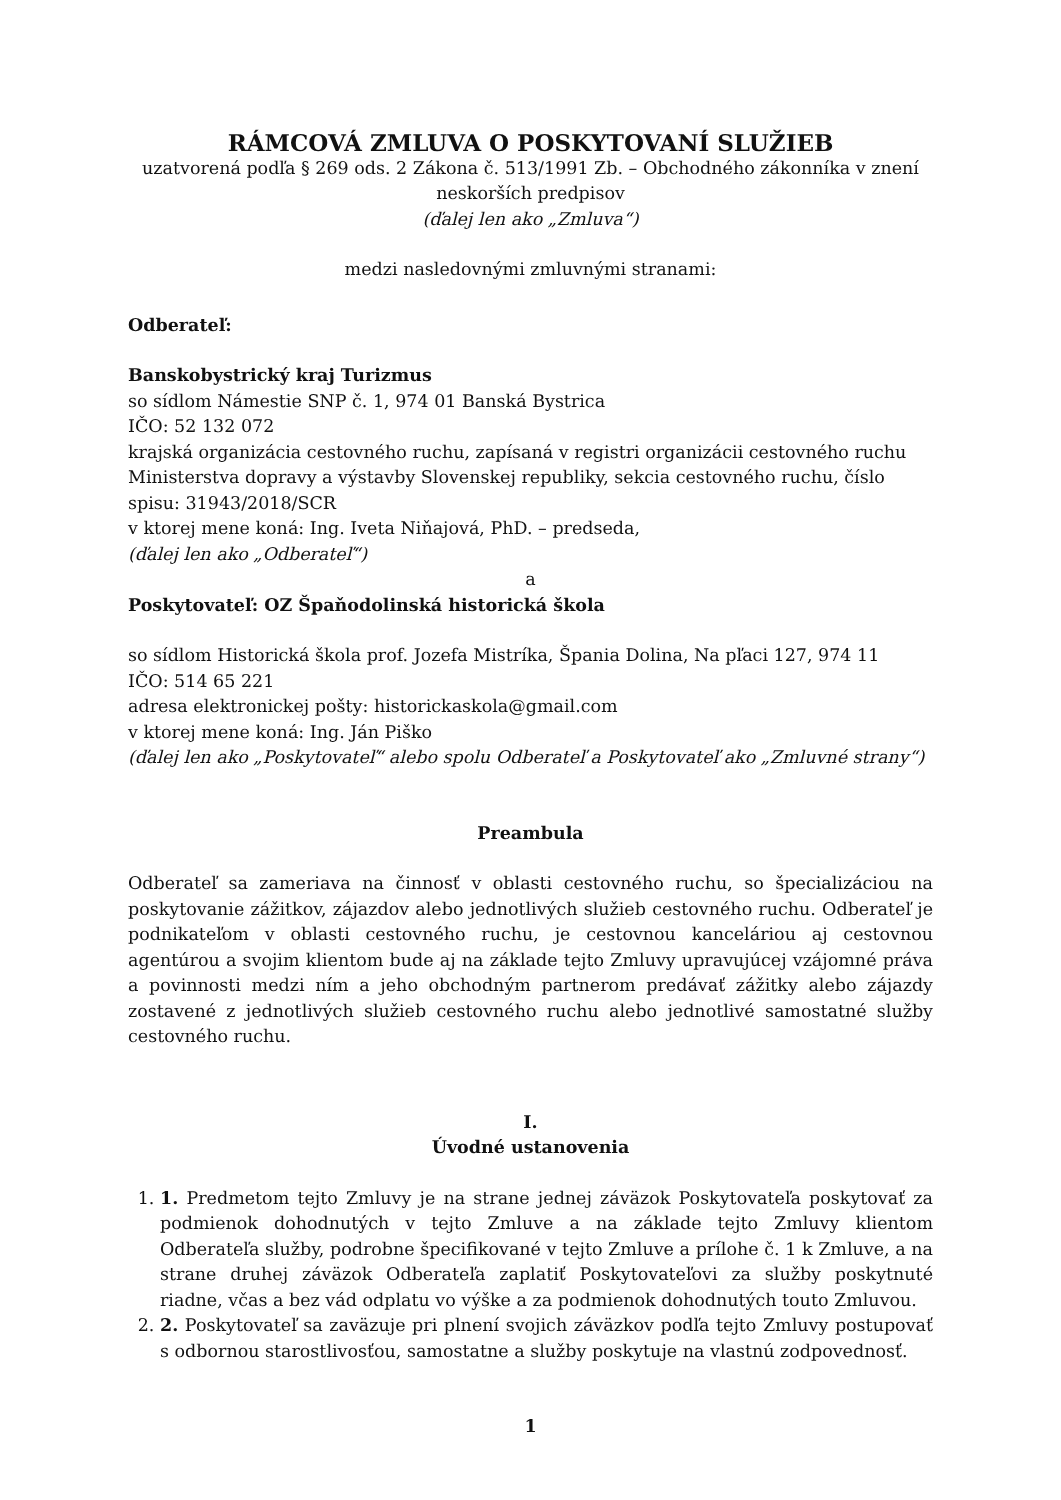RÁMCOVÁ ZMLUVA O POSKYTOVANÍ SLUŽIEB
uzatvorená podľa § 269 ods. 2 Zákona č. 513/1991 Zb. – Obchodného zákonníka v znení neskorších predpisov
(ďalej len ako „Zmluva“)
medzi nasledovnými zmluvnými stranami:
Odberateľ:
Banskobystrický kraj Turizmus
so sídlom Námestie SNP č. 1, 974 01 Banská Bystrica
IČO: 52 132 072
krajská organizácia cestovného ruchu, zapísaná v registri organizácii cestovného ruchu Ministerstva dopravy a výstavby Slovenskej republiky, sekcia cestovného ruchu, číslo spisu: 31943/2018/SCR
v ktorej mene koná: Ing. Iveta Niňajová, PhD. – predseda,
(ďalej len ako „Odberateľ“)
a
Poskytovateľ: OZ Špaňodolinská historická škola
so sídlom Historická škola prof. Jozefa Mistríka, Špania Dolina, Na pľaci 127, 974 11
IČO: 514 65 221
adresa elektronickej pošty: historickaskola@gmail.com
v ktorej mene koná: Ing. Ján Piško
(ďalej len ako „Poskytovateľ“ alebo spolu Odberateľ a Poskytovateľ ako „Zmluvné strany“)
Preambula
Odberateľ sa zameriava na činnosť v oblasti cestovného ruchu, so špecializáciou na poskytovanie zážitkov, zájazdov alebo jednotlivých služieb cestovného ruchu. Odberateľ je podnikateľom v oblasti cestovného ruchu, je cestovnou kanceláriou aj cestovnou agentúrou a svojim klientom bude aj na základe tejto Zmluvy upravujúcej vzájomné práva a povinnosti medzi ním a jeho obchodným partnerom predávať zážitky alebo zájazdy zostavené z jednotlivých služieb cestovného ruchu alebo jednotlivé samostatné služby cestovného ruchu.
I.
Úvodné ustanovenia
1. 1. Predmetom tejto Zmluvy je na strane jednej záväzok Poskytovateľa poskytovať za podmienok dohodnutých v tejto Zmluve a na základe tejto Zmluvy klientom Odberateľa služby, podrobne špecifikované v tejto Zmluve a prílohe č. 1 k Zmluve, a na strane druhej záväzok Odberateľa zaplatiť Poskytovateľovi za služby poskytnuté riadne, včas a bez vád odplatu vo výške a za podmienok dohodnutých touto Zmluvou.
2. 2. Poskytovateľ sa zaväzuje pri plnení svojich záväzkov podľa tejto Zmluvy postupovať s odbornou starostlivosťou, samostatne a služby poskytuje na vlastnú zodpovednosť.
1